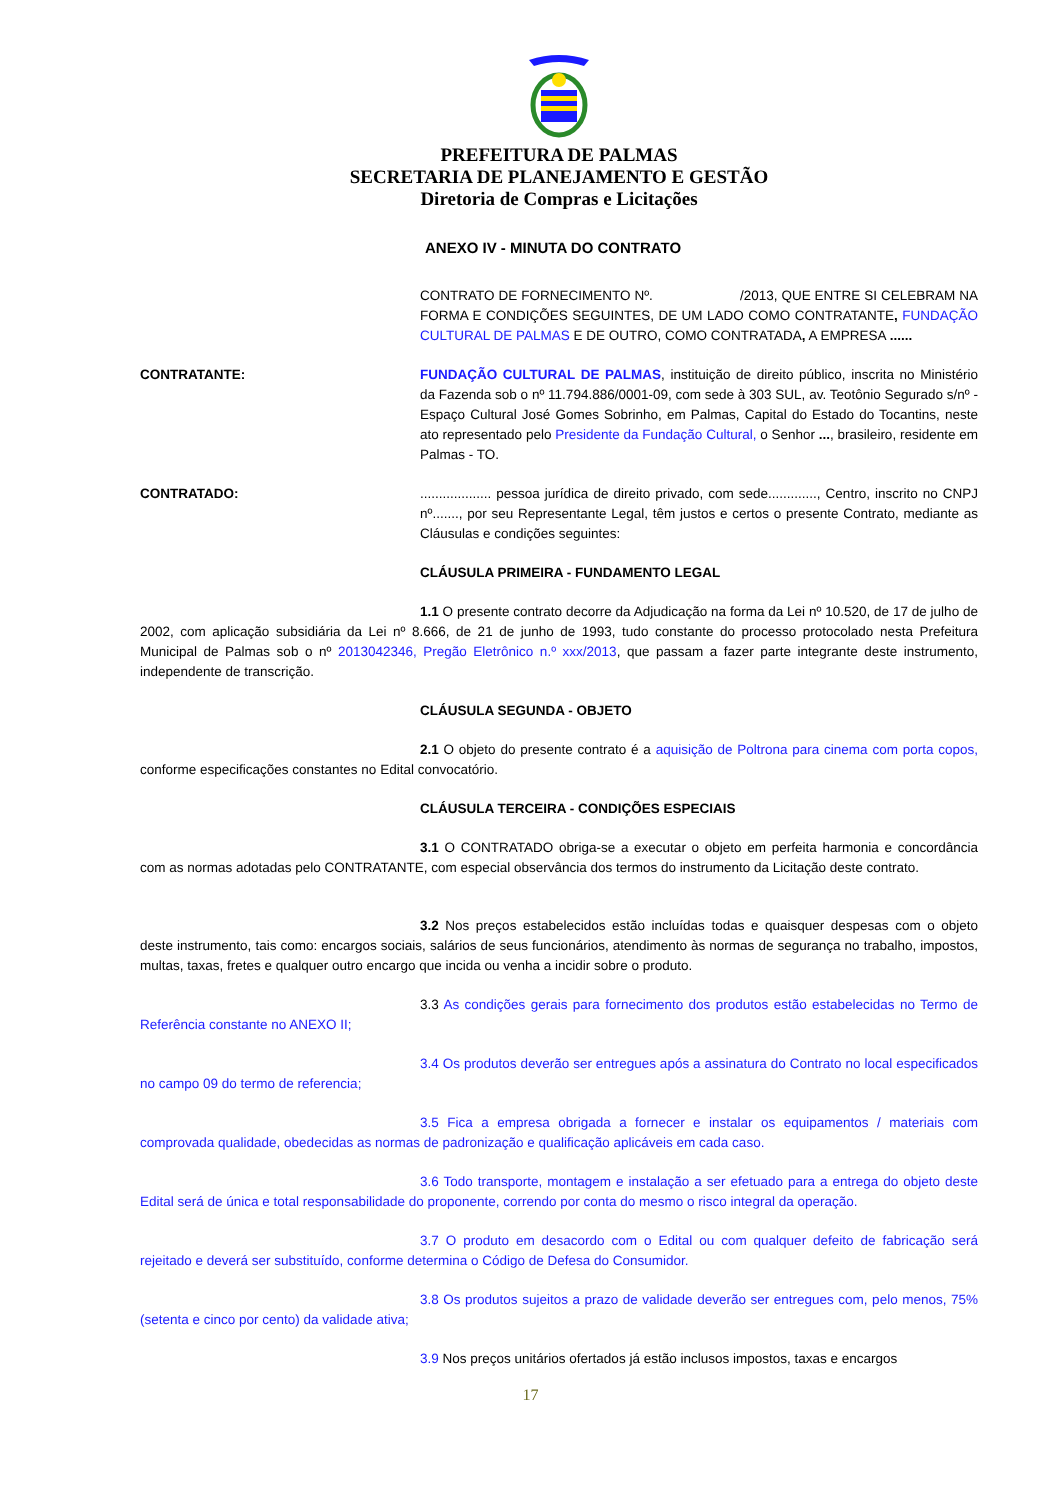PREFEITURA DE PALMAS
SECRETARIA DE PLANEJAMENTO E GESTÃO
Diretoria de Compras e Licitações
ANEXO IV - MINUTA DO CONTRATO
CONTRATO DE FORNECIMENTO Nº. /2013, QUE ENTRE SI CELEBRAM NA FORMA E CONDIÇÕES SEGUINTES, DE UM LADO COMO CONTRATANTE, FUNDAÇÃO CULTURAL DE PALMAS E DE OUTRO, COMO CONTRATADA, A EMPRESA ......
CONTRATANTE: FUNDAÇÃO CULTURAL DE PALMAS, instituição de direito público, inscrita no Ministério da Fazenda sob o nº 11.794.886/0001-09, com sede à 303 SUL, av. Teotônio Segurado s/nº - Espaço Cultural José Gomes Sobrinho, em Palmas, Capital do Estado do Tocantins, neste ato representado pelo Presidente da Fundação Cultural, o Senhor ..., brasileiro, residente em Palmas - TO.
CONTRATADO: ................... pessoa jurídica de direito privado, com sede............., Centro, inscrito no CNPJ nº......., por seu Representante Legal, têm justos e certos o presente Contrato, mediante as Cláusulas e condições seguintes:
CLÁUSULA PRIMEIRA - FUNDAMENTO LEGAL
1.1 O presente contrato decorre da Adjudicação na forma da Lei nº 10.520, de 17 de julho de 2002, com aplicação subsidiária da Lei nº 8.666, de 21 de junho de 1993, tudo constante do processo protocolado nesta Prefeitura Municipal de Palmas sob o nº 2013042346, Pregão Eletrônico n.º xxx/2013, que passam a fazer parte integrante deste instrumento, independente de transcrição.
CLÁUSULA SEGUNDA - OBJETO
2.1 O objeto do presente contrato é a aquisição de Poltrona para cinema com porta copos, conforme especificações constantes no Edital convocatório.
CLÁUSULA TERCEIRA - CONDIÇÕES ESPECIAIS
3.1 O CONTRATADO obriga-se a executar o objeto em perfeita harmonia e concordância com as normas adotadas pelo CONTRATANTE, com especial observância dos termos do instrumento da Licitação deste contrato.
3.2 Nos preços estabelecidos estão incluídas todas e quaisquer despesas com o objeto deste instrumento, tais como: encargos sociais, salários de seus funcionários, atendimento às normas de segurança no trabalho, impostos, multas, taxas, fretes e qualquer outro encargo que incida ou venha a incidir sobre o produto.
3.3 As condições gerais para fornecimento dos produtos estão estabelecidas no Termo de Referência constante no ANEXO II;
3.4 Os produtos deverão ser entregues após a assinatura do Contrato no local especificados no campo 09 do termo de referencia;
3.5 Fica a empresa obrigada a fornecer e instalar os equipamentos / materiais com comprovada qualidade, obedecidas as normas de padronização e qualificação aplicáveis em cada caso.
3.6 Todo transporte, montagem e instalação a ser efetuado para a entrega do objeto deste Edital será de única e total responsabilidade do proponente, correndo por conta do mesmo o risco integral da operação.
3.7 O produto em desacordo com o Edital ou com qualquer defeito de fabricação será rejeitado e deverá ser substituído, conforme determina o Código de Defesa do Consumidor.
3.8 Os produtos sujeitos a prazo de validade deverão ser entregues com, pelo menos, 75% (setenta e cinco por cento) da validade ativa;
3.9 Nos preços unitários ofertados já estão inclusos impostos, taxas e encargos
17